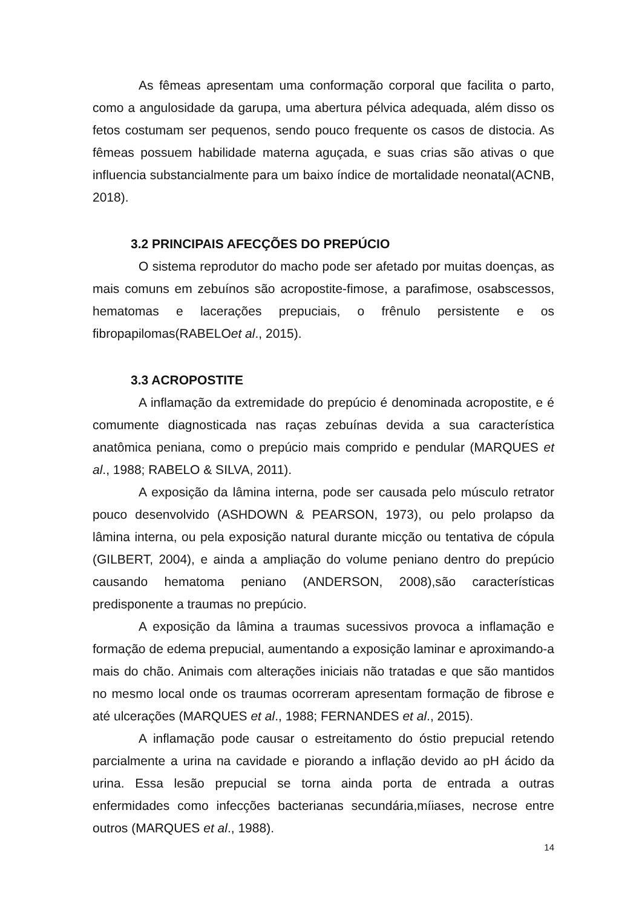As fêmeas apresentam uma conformação corporal que facilita o parto, como a angulosidade da garupa, uma abertura pélvica adequada, além disso os fetos costumam ser pequenos, sendo pouco frequente os casos de distocia. As fêmeas possuem habilidade materna aguçada, e suas crias são ativas o que influencia substancialmente para um baixo índice de mortalidade neonatal(ACNB, 2018).
3.2 PRINCIPAIS AFECÇÕES DO PREPÚCIO
O sistema reprodutor do macho pode ser afetado por muitas doenças, as mais comuns em zebuínos são acropostite-fimose, a parafimose, osabscessos, hematomas e lacerações prepuciais, o frênulo persistente e os fibropapilomas(RABELOet al., 2015).
3.3 ACROPOSTITE
A inflamação da extremidade do prepúcio é denominada acropostite, e é comumente diagnosticada nas raças zebuínas devida a sua característica anatômica peniana, como o prepúcio mais comprido e pendular (MARQUES et al., 1988; RABELO & SILVA, 2011).
A exposição da lâmina interna, pode ser causada pelo músculo retrator pouco desenvolvido (ASHDOWN & PEARSON, 1973), ou pelo prolapso da lâmina interna, ou pela exposição natural durante micção ou tentativa de cópula (GILBERT, 2004), e ainda a ampliação do volume peniano dentro do prepúcio causando hematoma peniano (ANDERSON, 2008),são características predisponente a traumas no prepúcio.
A exposição da lâmina a traumas sucessivos provoca a inflamação e formação de edema prepucial, aumentando a exposição laminar e aproximando-a mais do chão. Animais com alterações iniciais não tratadas e que são mantidos no mesmo local onde os traumas ocorreram apresentam formação de fibrose e até ulcerações (MARQUES et al., 1988; FERNANDES et al., 2015).
A inflamação pode causar o estreitamento do óstio prepucial retendo parcialmente a urina na cavidade e piorando a inflação devido ao pH ácido da urina. Essa lesão prepucial se torna ainda porta de entrada a outras enfermidades como infecções bacterianas secundária,míiases, necrose entre outros (MARQUES et al., 1988).
14